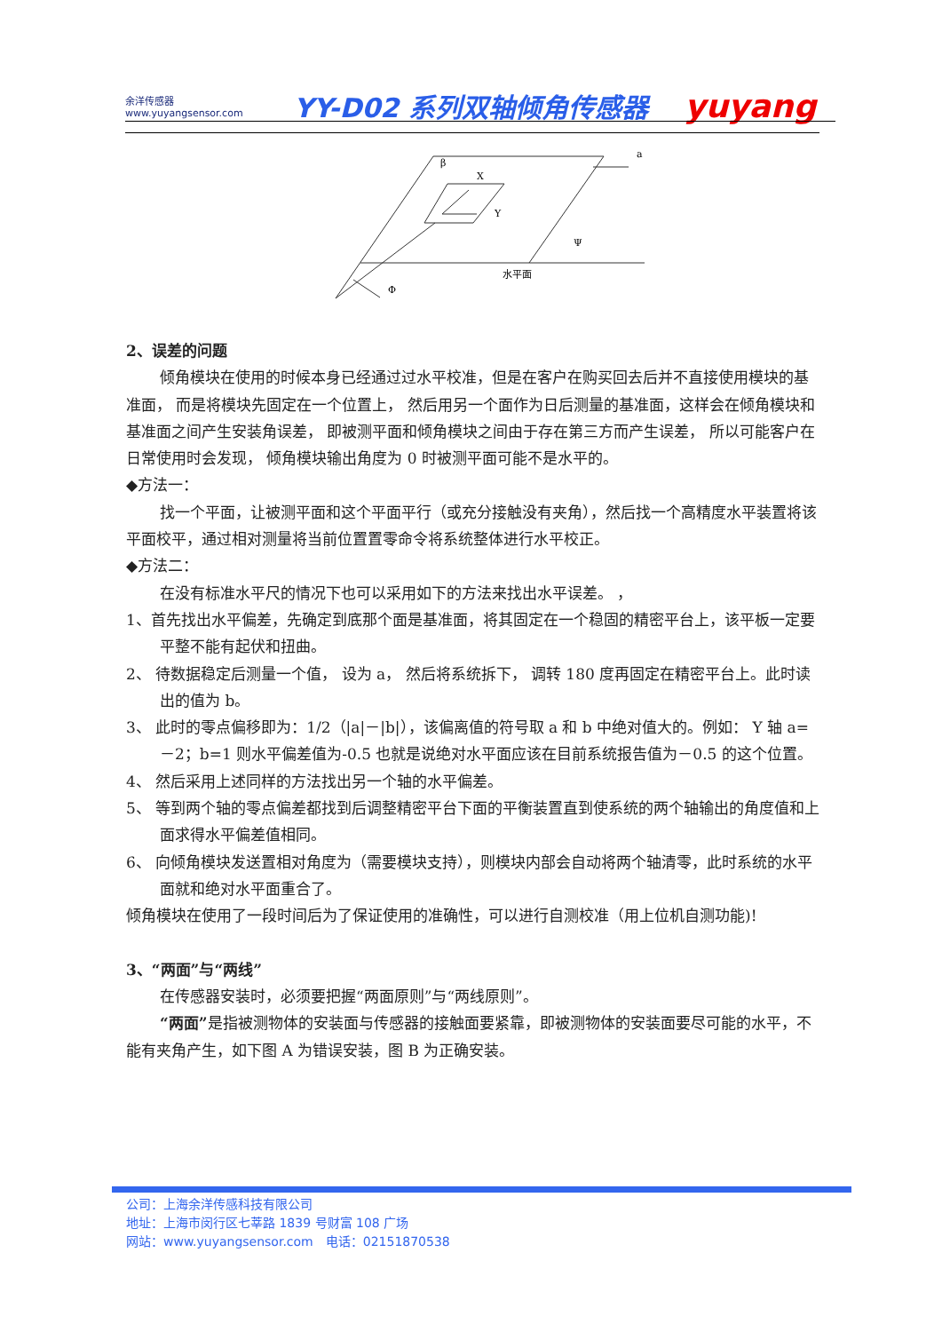余洋传感器
www.yuyangsensor.com
YY-D02 系列双轴倾角传感器
yuyang
β
X
Y
a
Ψ
水平面
Φ
2、误差的问题
倾角模块在使用的时候本身已经通过过水平校准，但是在客户在购买回去后并不直接使用模块的基准面， 而是将模块先固定在一个位置上， 然后用另一个面作为日后测量的基准面，这样会在倾角模块和基准面之间产生安装角误差， 即被测平面和倾角模块之间由于存在第三方而产生误差， 所以可能客户在日常使用时会发现， 倾角模块输出角度为 0 时被测平面可能不是水平的。
◆方法一：
找一个平面，让被测平面和这个平面平行（或充分接触没有夹角），然后找一个高精度水平装置将该平面校平，通过相对测量将当前位置置零命令将系统整体进行水平校正。
◆方法二：
在没有标准水平尺的情况下也可以采用如下的方法来找出水平误差。 ，
1、首先找出水平偏差，先确定到底那个面是基准面，将其固定在一个稳固的精密平台上，该平板一定要平整不能有起伏和扭曲。
2、 待数据稳定后测量一个值， 设为 a， 然后将系统拆下， 调转 180 度再固定在精密平台上。此时读出的值为 b。
3、 此时的零点偏移即为：1/2（|a|－|b|），该偏离值的符号取 a 和 b 中绝对值大的。例如： Y 轴 a=－2；b=1 则水平偏差值为-0.5 也就是说绝对水平面应该在目前系统报告值为－0.5 的这个位置。
4、 然后采用上述同样的方法找出另一个轴的水平偏差。
5、 等到两个轴的零点偏差都找到后调整精密平台下面的平衡装置直到使系统的两个轴输出的角度值和上面求得水平偏差值相同。
6、 向倾角模块发送置相对角度为（需要模块支持），则模块内部会自动将两个轴清零，此时系统的水平面就和绝对水平面重合了。
倾角模块在使用了一段时间后为了保证使用的准确性，可以进行自测校准（用上位机自测功能)!
3、“两面”与“两线”
在传感器安装时，必须要把握“两面原则”与“两线原则”。
“两面”是指被测物体的安装面与传感器的接触面要紧靠，即被测物体的安装面要尽可能的水平，不能有夹角产生，如下图 A 为错误安装，图 B 为正确安装。
公司：上海余洋传感科技有限公司
地址：上海市闵行区七莘路 1839 号财富 108 广场
网站：www.yuyangsensor.com　电话：02151870538